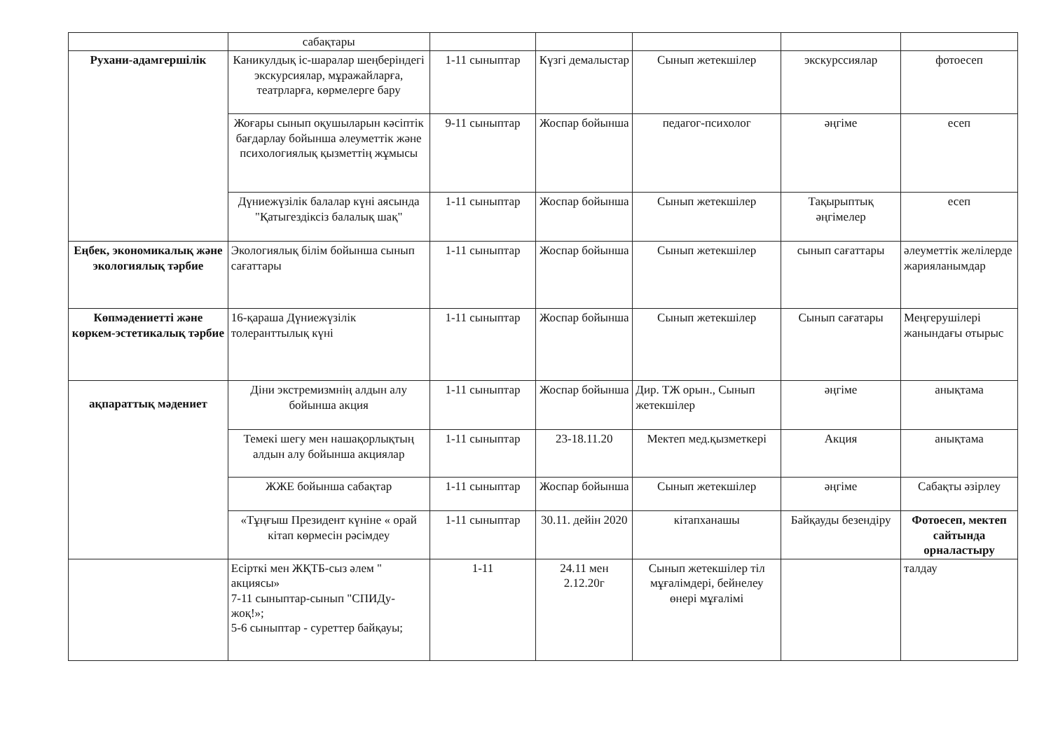| | сабақтары | | | | | |
| Рухани-адамгершілік | Каникулдық іс-шаралар шеңберіндегі экскурсиялар, мұражайларға, театрларға, көрмелерге бару | 1-11 сыныптар | Күзгі демалыстар | Сынып жетекшілер | экскурссиялар | фотоесеп |
| | Жоғары сынып оқушыларын кәсіптік бағдарлау бойынша әлеуметтік және психологиялық қызметтің жұмысы | 9-11 сыныптар | Жоспар бойынша | педагог-психолог | әңгіме | есеп |
| | Дүниежүзілік балалар күні аясында "Қатыгездіксіз балалық шақ" | 1-11 сыныптар | Жоспар бойынша | Сынып жетекшілер | Тақырыптық әңгімелер | есеп |
| Еңбек, экономикалық және экологиялық тәрбие | Экологиялық білім бойынша сынып сағаттары | 1-11 сыныптар | Жоспар бойынша | Сынып жетекшілер | сынып сағаттары | әлеуметтік желілерде жарияланымдар |
| Көпмәдениетті және көркем-эстетикалық тәрбие | 16-қараша Дүниежүзілік толеранттылық күні | 1-11 сыныптар | Жоспар бойынша | Сынып жетекшілер | Сынып сағатары | Меңгерушілері жанындағы отырыс |
| ақпараттық мәдениет | Діни экстремизмнің алдын алу бойынша акция | 1-11 сыныптар | Жоспар бойынша | Дир. ТЖ орын., Сынып жетекшілер | әңгіме | анықтама |
| | Темекі шегу мен нашақорлықтың алдын алу бойынша акциялар | 1-11 сыныптар | 23-18.11.20 | Мектеп мед.қызметкері | Акция | анықтама |
| | ЖЖЕ бойынша сабақтар | 1-11 сыныптар | Жоспар бойынша | Сынып жетекшілер | әңгіме | Сабақты әзірлеу |
| | «Тұңғыш Президент күніне « орай кітап көрмесін рәсімдеу | 1-11 сыныптар | 30.11. дейін 2020 | кітапханашы | Байқауды безендіру | Фотоесеп, мектеп сайтында орналастыру |
| | Есірткі мен ЖҚТБ-сыз әлем " акциясы» 7-11 сыныптар-сынып "СПИДу-жоқ!»; 5-6 сыныптар - суреттер байқауы; | 1-11 | 24.11 мен 2.12.20г | Сынып жетекшілер тіл мұғалімдері, бейнелеу өнері мұғалімі | | талдау |